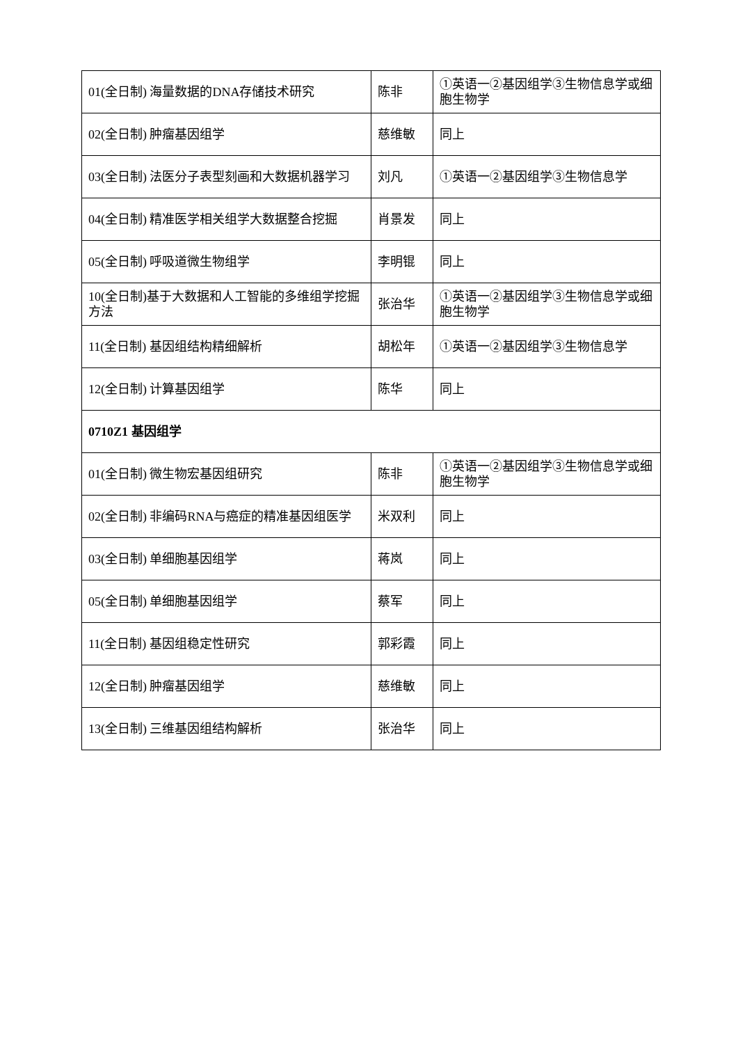| 01(全日制) 海量数据的DNA存储技术研究 | 陈非 | ①英语一②基因组学③生物信息学或细胞生物学 |
| 02(全日制) 肿瘤基因组学 | 慈维敏 | 同上 |
| 03(全日制) 法医分子表型刻画和大数据机器学习 | 刘凡 | ①英语一②基因组学③生物信息学 |
| 04(全日制) 精准医学相关组学大数据整合挖掘 | 肖景发 | 同上 |
| 05(全日制) 呼吸道微生物组学 | 李明锟 | 同上 |
| 10(全日制)基于大数据和人工智能的多维组学挖掘方法 | 张治华 | ①英语一②基因组学③生物信息学或细胞生物学 |
| 11(全日制) 基因组结构精细解析 | 胡松年 | ①英语一②基因组学③生物信息学 |
| 12(全日制) 计算基因组学 | 陈华 | 同上 |
| 0710Z1 基因组学 | | |
| 01(全日制) 微生物宏基因组研究 | 陈非 | ①英语一②基因组学③生物信息学或细胞生物学 |
| 02(全日制) 非编码RNA与癌症的精准基因组医学 | 米双利 | 同上 |
| 03(全日制) 单细胞基因组学 | 蒋岚 | 同上 |
| 05(全日制) 单细胞基因组学 | 蔡军 | 同上 |
| 11(全日制) 基因组稳定性研究 | 郭彩霞 | 同上 |
| 12(全日制) 肿瘤基因组学 | 慈维敏 | 同上 |
| 13(全日制) 三维基因组结构解析 | 张治华 | 同上 |